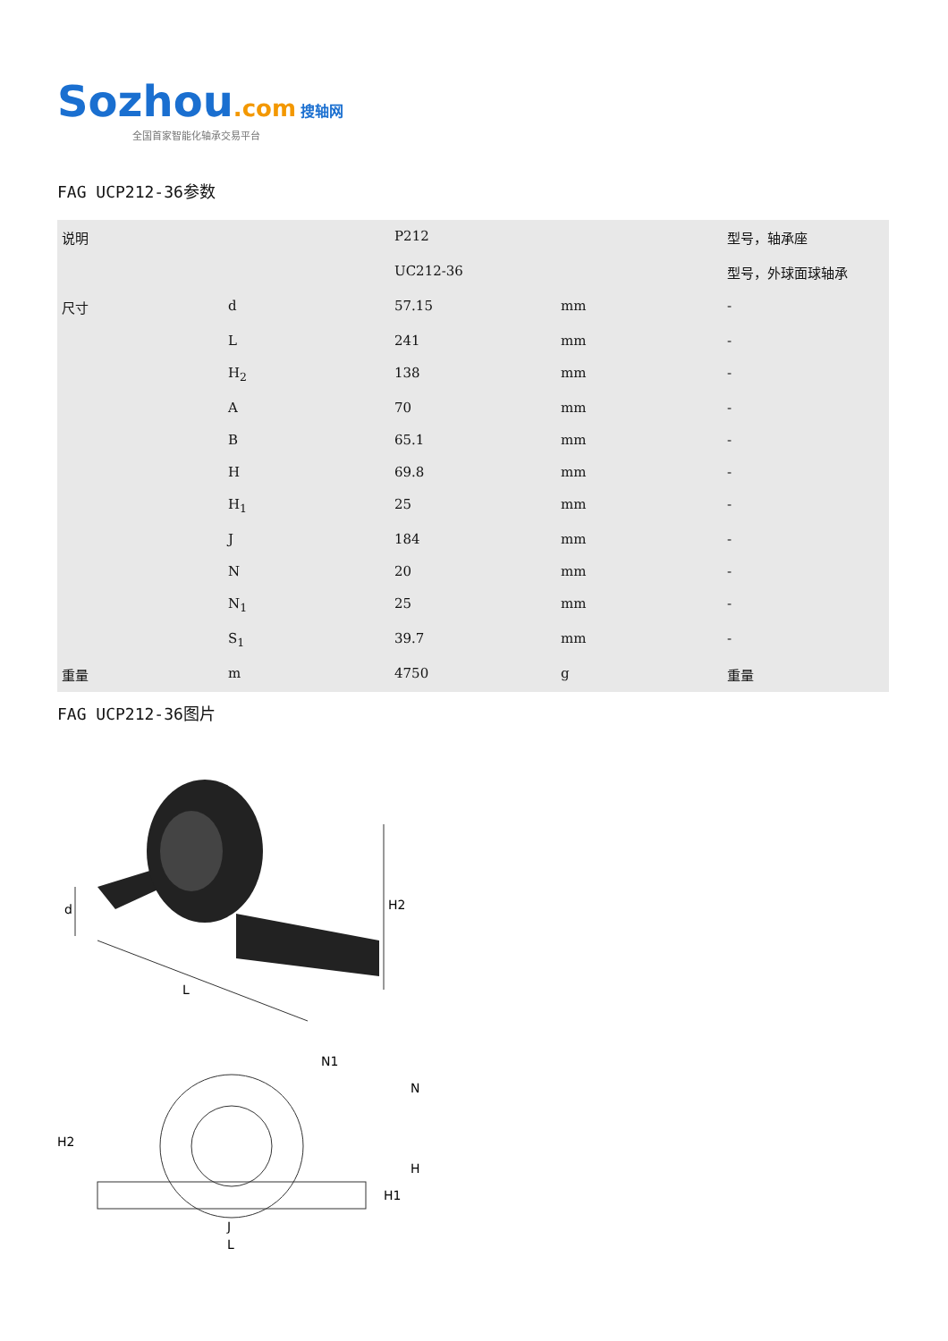Sozhou.com 搜轴网
全国首家智能化轴承交易平台
FAG UCP212-36参数
| 说明 | | P212 | | 型号，轴承座 |
| | | UC212-36 | | 型号，外球面球轴承 |
| 尺寸 | d | 57.15 | mm | - |
| | L | 241 | mm | - |
| | H<sub>2</sub> | 138 | mm | - |
| | A | 70 | mm | - |
| | B | 65.1 | mm | - |
| | H | 69.8 | mm | - |
| | H<sub>1</sub> | 25 | mm | - |
| | J | 184 | mm | - |
| | N | 20 | mm | - |
| | N<sub>1</sub> | 25 | mm | - |
| | S<sub>1</sub> | 39.7 | mm | - |
| 重量 | m | 4750 | g | 重量 |
FAG UCP212-36图片
d
H2
L
H2
N1
N
H
H1
J
L